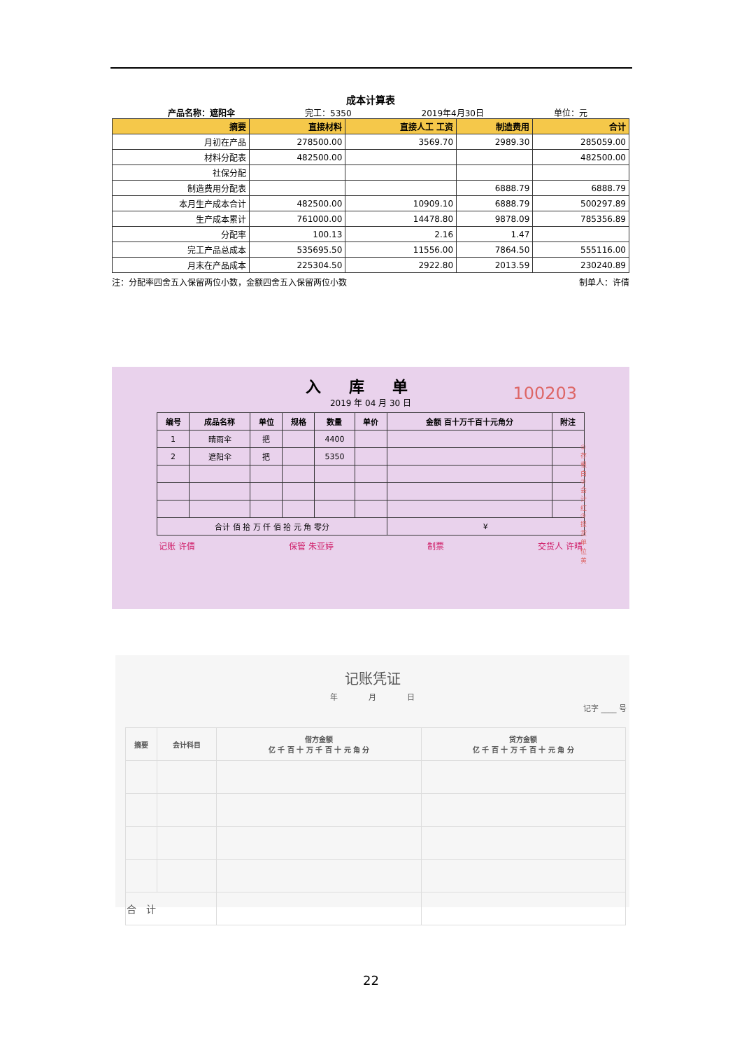成本计算表
产品名称：遮阳伞 完工：5350 2019年4月30日 单位：元
| 摘要 | 直接材料 | 直接人工 工资 | 制造费用 | 合计 |
| --- | --- | --- | --- | --- |
| 月初在产品 | 278500.00 | 3569.70 | 2989.30 | 285059.00 |
| 材料分配表 | 482500.00 | | | 482500.00 |
| 社保分配 | | | | |
| 制造费用分配表 | | | 6888.79 | 6888.79 |
| 本月生产成本合计 | 482500.00 | 10909.10 | 6888.79 | 500297.89 |
| 生产成本累计 | 761000.00 | 14478.80 | 9878.09 | 785356.89 |
| 分配率 | 100.13 | 2.16 | 1.47 | |
| 完工产品总成本 | 535695.50 | 11556.00 | 7864.50 | 555116.00 |
| 月末在产品成本 | 225304.50 | 2922.80 | 2013.59 | 230240.89 |
注：分配率四舍五入保留两位小数，金额四舍五入保留两位小数 制单人：许倩
入库单
100203
2019 年 04 月 30 日
| 编号 | 成品名称 | 单位 | 规格 | 数量 | 单价 | 金额 百十万千百十元角分 | 附注 |
| --- | --- | --- | --- | --- | --- | --- | --- |
| 1 | 晴雨伞 | 把 | | 4400 | | | |
| 2 | 遮阳伞 | 把 | | 5350 | | | |
| 合计 佰 拾 万 仟 佰 拾 元 角 零分 | | | | | | ¥ | |
记账 许倩 保管 朱亚婷 制票 交货人 许晴
①存根白②会计红③提货单位黄
记账凭证
年　　　　月　　　　日
记字 ____ 号
| 摘要 | 会计科目 | 借方金额 亿 千 百 十 万 千 百 十 元 角 分 | 贷方金额 亿 千 百 十 万 千 百 十 元 角 分 |
| --- | --- | --- | --- |
| 合 计 | | | |
22